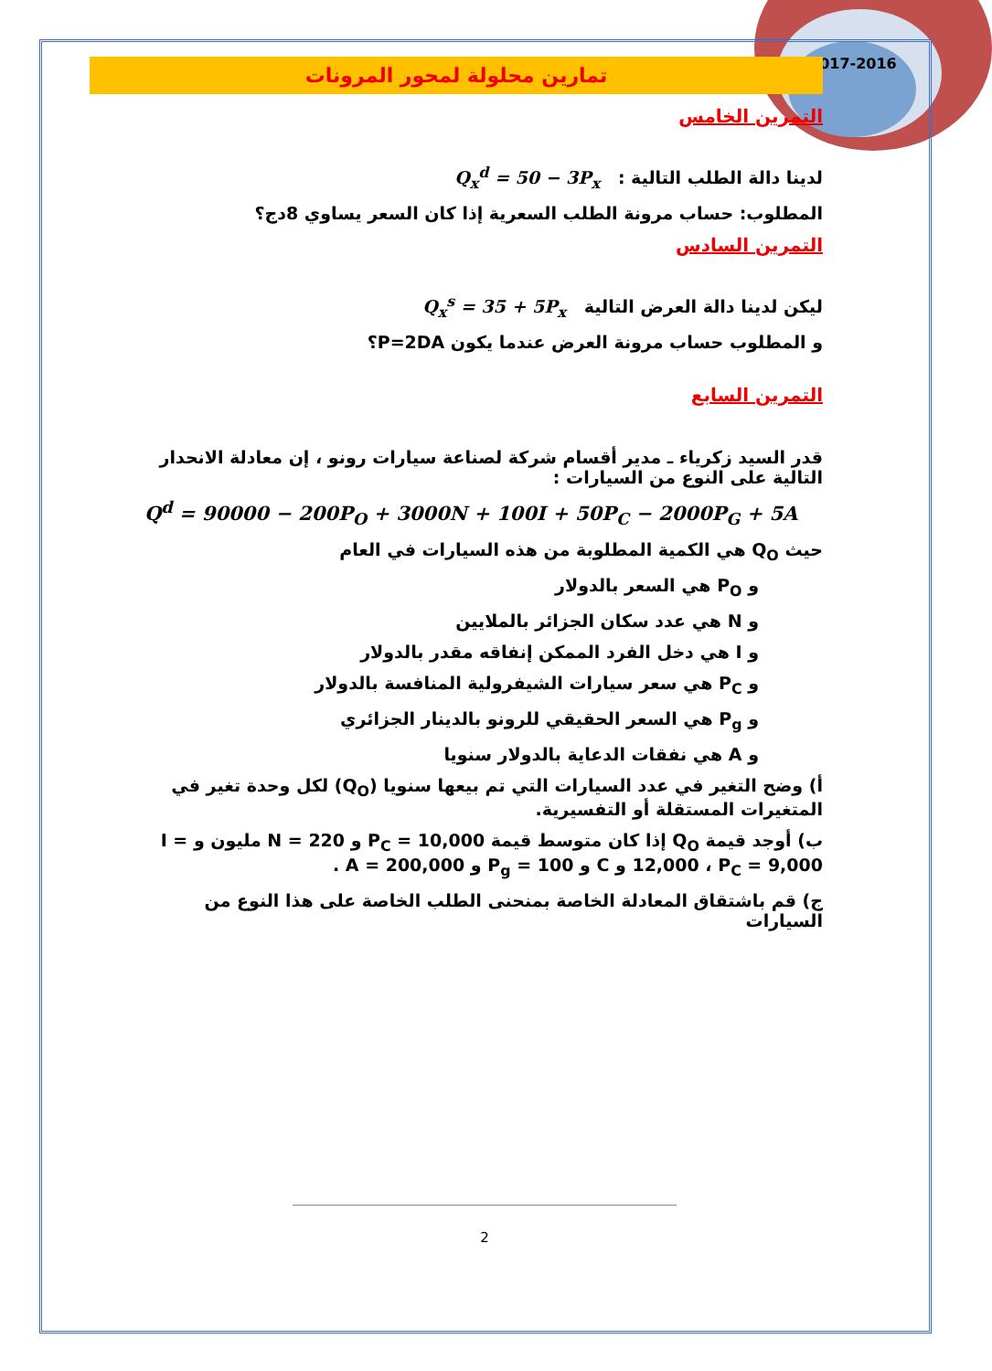2017-2016
تمارين محلولة لمحور المرونات
التمرين الخامس
لدينا دالة الطلب التالية : Q<sub>x</sub><sup>d</sup> = 50 − 3P<sub>x</sub>
المطلوب: حساب مرونة الطلب السعرية إذا كان السعر يساوي 8دج؟
التمرين السادس
ليكن لدينا دالة العرض التالية Q<sub>x</sub><sup>s</sup> = 35 + 5P<sub>x</sub>
و المطلوب حساب مرونة العرض عندما يكون P=2DA؟
التمرين السابع
قدر السيد زكرياء ـ مدير أقسام شركة لصناعة سيارات رونو ، إن معادلة الانحدار التالية على النوع من السيارات :
Q<sup>d</sup> = 90000 − 200P<sub>O</sub> + 3000N + 100I + 50P<sub>C</sub> − 2000P<sub>G</sub> + 5A
حيث Q<sub>O</sub> هي الكمية المطلوبة من هذه السيارات في العام
و P<sub>O</sub> هي السعر بالدولار
و N هي عدد سكان الجزائر بالملايين
و I هي دخل الفرد الممكن إنفاقه مقدر بالدولار
و P<sub>C</sub> هي سعر سيارات الشيفرولية المنافسة بالدولار
و P<sub>g</sub> هي السعر الحقيقي للرونو بالدينار الجزائري
و A هي نفقات الدعاية بالدولار سنويا
أ) وضح التغير في عدد السيارات التي تم بيعها سنويا (Q<sub>O</sub>) لكل وحدة تغير في المتغيرات المستقلة أو التفسيرية.
ب) أوجد قيمة Q<sub>O</sub> إذا كان متوسط قيمة P<sub>C</sub> = 10,000 و N = 220 مليون و I = 12,000 ، P<sub>C</sub> = 9,000 و C و P<sub>g</sub> = 100 و A = 200,000 .
ج) قم باشتقاق المعادلة الخاصة بمنحنى الطلب الخاصة على هذا النوع من السيارات
2